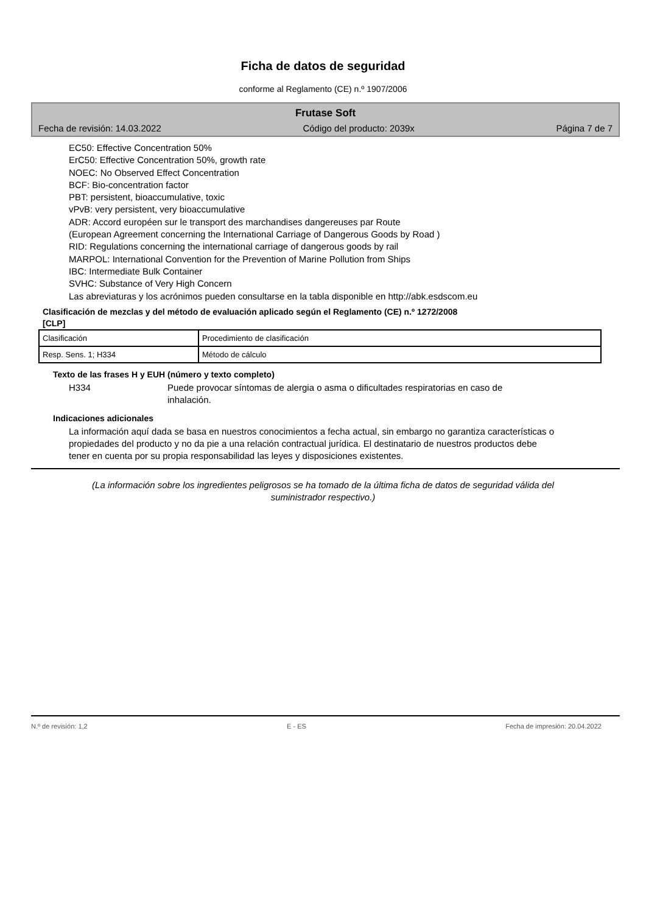Ficha de datos de seguridad
conforme al Reglamento (CE) n.º 1907/2006
Frutase Soft
Fecha de revisión: 14.03.2022 Código del producto: 2039x Página 7 de 7
EC50: Effective Concentration 50%
ErC50: Effective Concentration 50%, growth rate
NOEC: No Observed Effect Concentration
BCF: Bio-concentration factor
PBT: persistent, bioaccumulative, toxic
vPvB: very persistent, very bioaccumulative
ADR: Accord européen sur le transport des marchandises dangereuses par Route
(European Agreement concerning the International Carriage of Dangerous Goods by Road )
RID: Regulations concerning the international carriage of dangerous goods by rail
MARPOL: International Convention for the Prevention of Marine Pollution from Ships
IBC: Intermediate Bulk Container
SVHC: Substance of Very High Concern
Las abreviaturas y los acrónimos pueden consultarse en la tabla disponible en http://abk.esdscom.eu
Clasificación de mezclas y del método de evaluación aplicado según el Reglamento (CE) n.º 1272/2008
[CLP]
| Clasificación | Procedimiento de clasificación |
| Resp. Sens. 1; H334 | Método de cálculo |
Texto de las frases H y EUH (número y texto completo)
H334 Puede provocar síntomas de alergia o asma o dificultades respiratorias en caso de inhalación.
Indicaciones adicionales
La información aquí dada se basa en nuestros conocimientos a fecha actual, sin embargo no garantiza características o propiedades del producto y no da pie a una relación contractual jurídica. El destinatario de nuestros productos debe tener en cuenta por su propia responsabilidad las leyes y disposiciones existentes.
(La información sobre los ingredientes peligrosos se ha tomado de la última ficha de datos de seguridad válida del suministrador respectivo.)
N.º de revisión: 1,2 E - ES Fecha de impresión: 20.04.2022